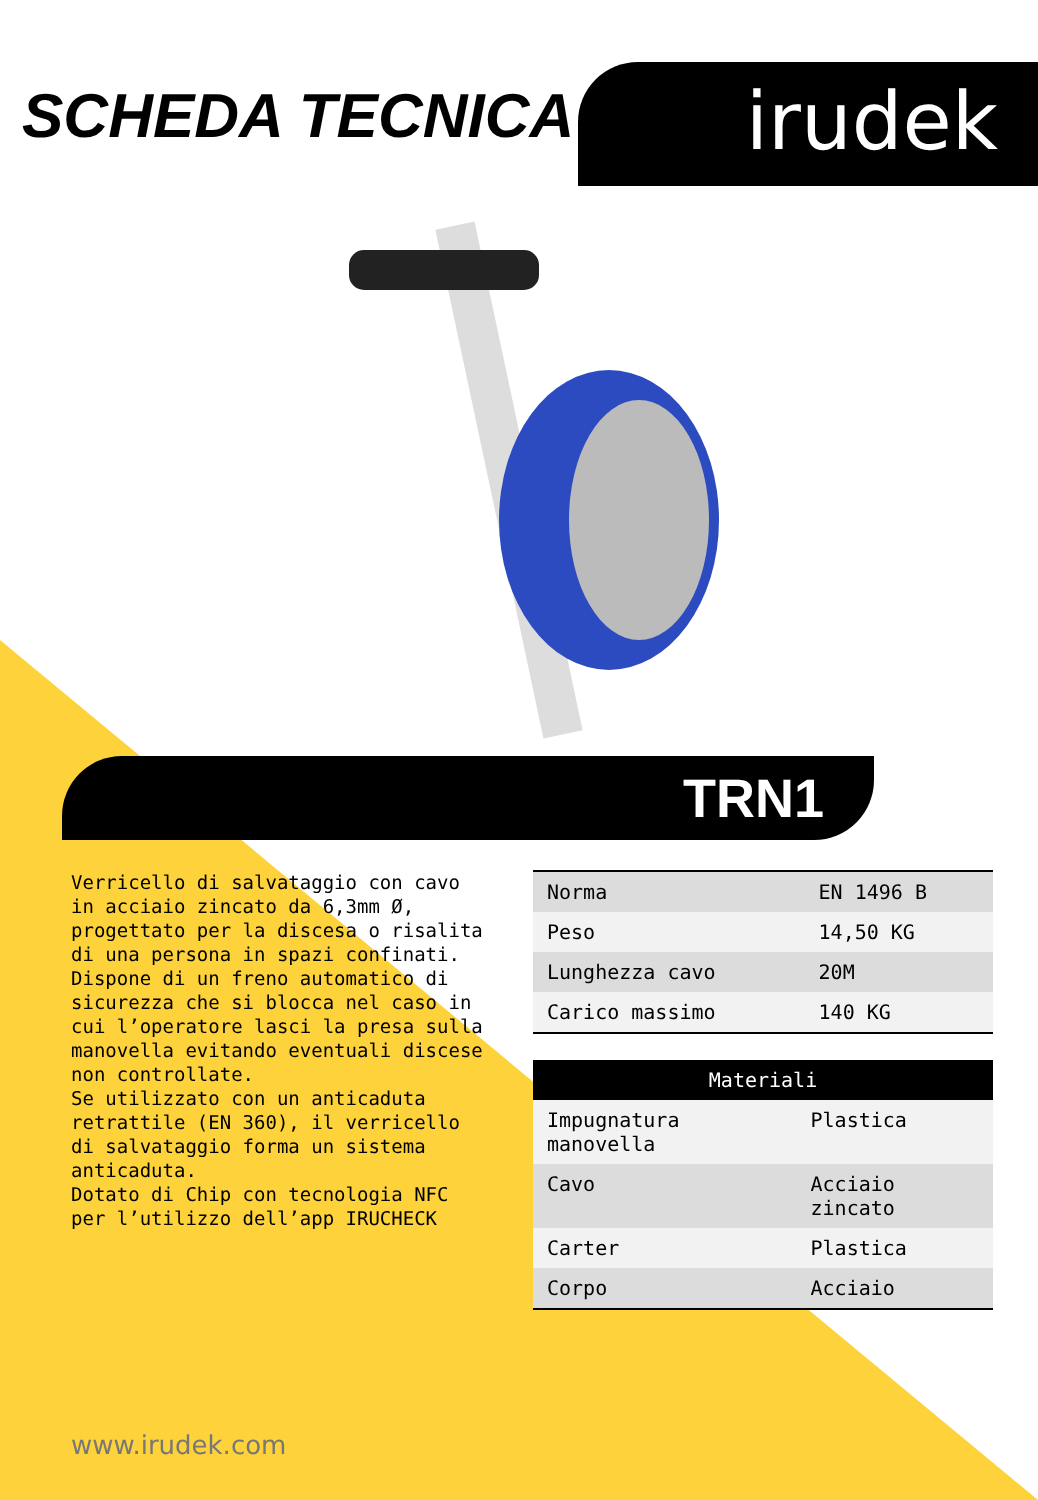SCHEDA TECNICA
irudek
TRN1
Verricello di salvataggio con cavo in acciaio zincato da 6,3mm Ø, progettato per la discesa o risalita di una persona in spazi confinati. Dispone di un freno automatico di sicurezza che si blocca nel caso in cui l’operatore lasci la presa sulla manovella evitando eventuali discese non controllate.
Se utilizzato con un anticaduta retrattile (EN 360), il verricello di salvataggio forma un sistema anticaduta.
Dotato di Chip con tecnologia NFC per l’utilizzo dell’app IRUCHECK
| Norma | EN 1496 B |
| Peso | 14,50 KG |
| Lunghezza cavo | 20M |
| Carico massimo | 140 KG |
| Materiali | |
| --- | --- |
| Impugnatura manovella | Plastica |
| Cavo | Acciaio zincato |
| Carter | Plastica |
| Corpo | Acciaio |
www.irudek.com